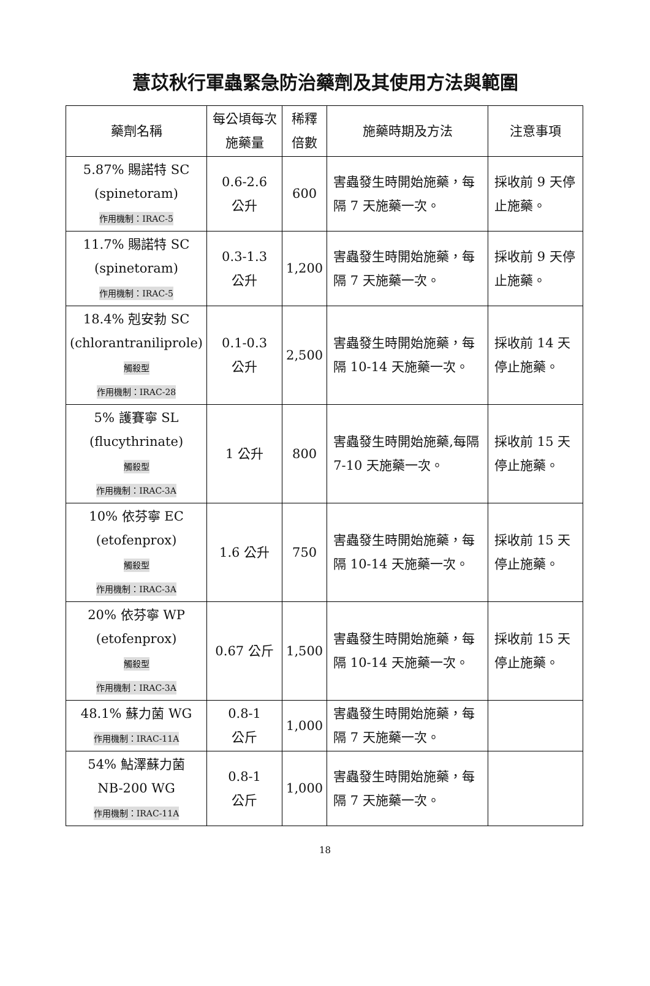薏苡秋行軍蟲緊急防治藥劑及其使用方法與範圍
| 藥劑名稱 | 每公頃每次施藥量 | 稀釋倍數 | 施藥時期及方法 | 注意事項 |
| --- | --- | --- | --- | --- |
| 5.87% 賜諾特 SC (spinetoram) 作用機制：IRAC-5 | 0.6-2.6 公升 | 600 | 害蟲發生時開始施藥，每隔 7 天施藥一次。 | 採收前 9 天停止施藥。 |
| 11.7% 賜諾特 SC (spinetoram) 作用機制：IRAC-5 | 0.3-1.3 公升 | 1,200 | 害蟲發生時開始施藥，每隔 7 天施藥一次。 | 採收前 9 天停止施藥。 |
| 18.4% 剋安勃 SC (chlorantraniliprole) 觸殺型 作用機制：IRAC-28 | 0.1-0.3 公升 | 2,500 | 害蟲發生時開始施藥，每隔 10-14 天施藥一次。 | 採收前 14 天停止施藥。 |
| 5% 護賽寧 SL (flucythrinate) 觸殺型 作用機制：IRAC-3A | 1 公升 | 800 | 害蟲發生時開始施藥,每隔 7-10 天施藥一次。 | 採收前 15 天停止施藥。 |
| 10% 依芬寧 EC (etofenprox) 觸殺型 作用機制：IRAC-3A | 1.6 公升 | 750 | 害蟲發生時開始施藥，每隔 10-14 天施藥一次。 | 採收前 15 天停止施藥。 |
| 20% 依芬寧 WP (etofenprox) 觸殺型 作用機制：IRAC-3A | 0.67 公斤 | 1,500 | 害蟲發生時開始施藥，每隔 10-14 天施藥一次。 | 採收前 15 天停止施藥。 |
| 48.1% 蘇力菌 WG 作用機制：IRAC-11A | 0.8-1 公斤 | 1,000 | 害蟲發生時開始施藥，每隔 7 天施藥一次。 | |
| 54% 鮎澤蘇力菌 NB-200 WG 作用機制：IRAC-11A | 0.8-1 公斤 | 1,000 | 害蟲發生時開始施藥，每隔 7 天施藥一次。 | |
18